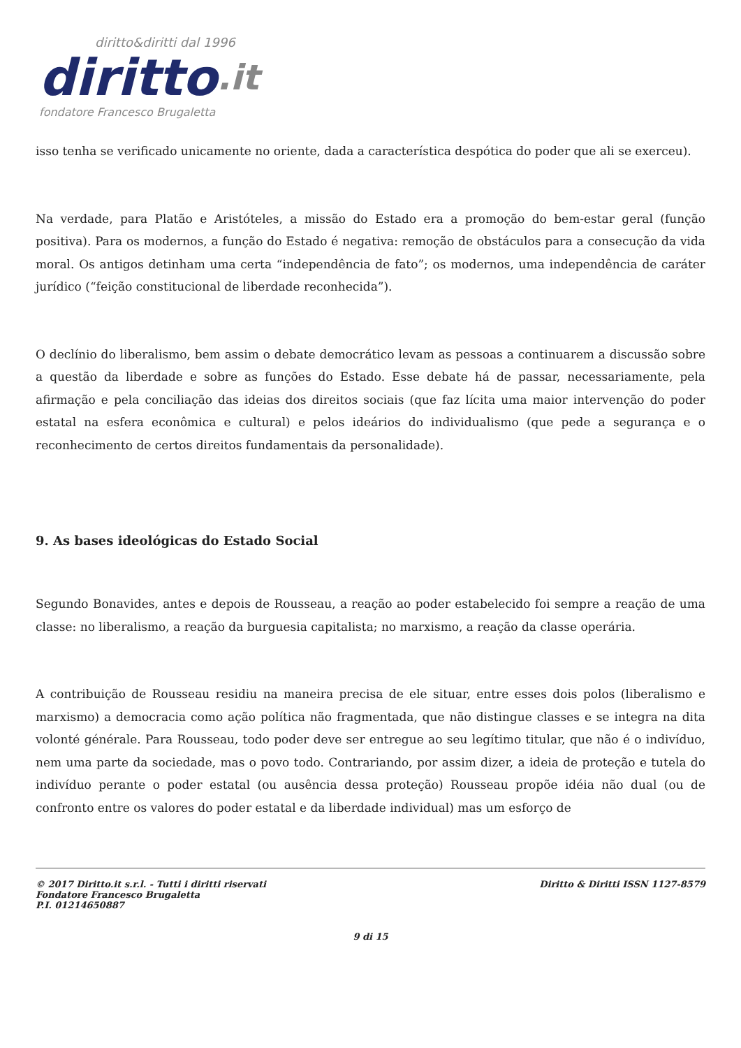diritto&diritti dal 1996
diritto.it
fondatore Francesco Brugaletta
isso tenha se verificado unicamente no oriente, dada a característica despótica do poder que ali se exerceu).
Na verdade, para Platão e Aristóteles, a missão do Estado era a promoção do bem-estar geral (função positiva). Para os modernos, a função do Estado é negativa: remoção de obstáculos para a consecução da vida moral. Os antigos detinham uma certa “independência de fato”; os modernos, uma independência de caráter jurídico (“feição constitucional de liberdade reconhecida”).
O declínio do liberalismo, bem assim o debate democrático levam as pessoas a continuarem a discussão sobre a questão da liberdade e sobre as funções do Estado. Esse debate há de passar, necessariamente, pela afirmação e pela conciliação das ideias dos direitos sociais (que faz lícita uma maior intervenção do poder estatal na esfera econômica e cultural) e pelos ideários do individualismo (que pede a segurança e o reconhecimento de certos direitos fundamentais da personalidade).
9. As bases ideológicas do Estado Social
Segundo Bonavides, antes e depois de Rousseau, a reação ao poder estabelecido foi sempre a reação de uma classe: no liberalismo, a reação da burguesia capitalista; no marxismo, a reação da classe operária.
A contribuição de Rousseau residiu na maneira precisa de ele situar, entre esses dois polos (liberalismo e marxismo) a democracia como ação política não fragmentada, que não distingue classes e se integra na dita volonté générale. Para Rousseau, todo poder deve ser entregue ao seu legítimo titular, que não é o indivíduo, nem uma parte da sociedade, mas o povo todo. Contrariando, por assim dizer, a ideia de proteção e tutela do indivíduo perante o poder estatal (ou ausência dessa proteção) Rousseau propõe idéia não dual (ou de confronto entre os valores do poder estatal e da liberdade individual) mas um esforço de
© 2017 Diritto.it s.r.l. - Tutti i diritti riservati
Fondatore Francesco Brugaletta
P.I. 01214650887
Diritto & Diritti ISSN 1127-8579
9 di 15